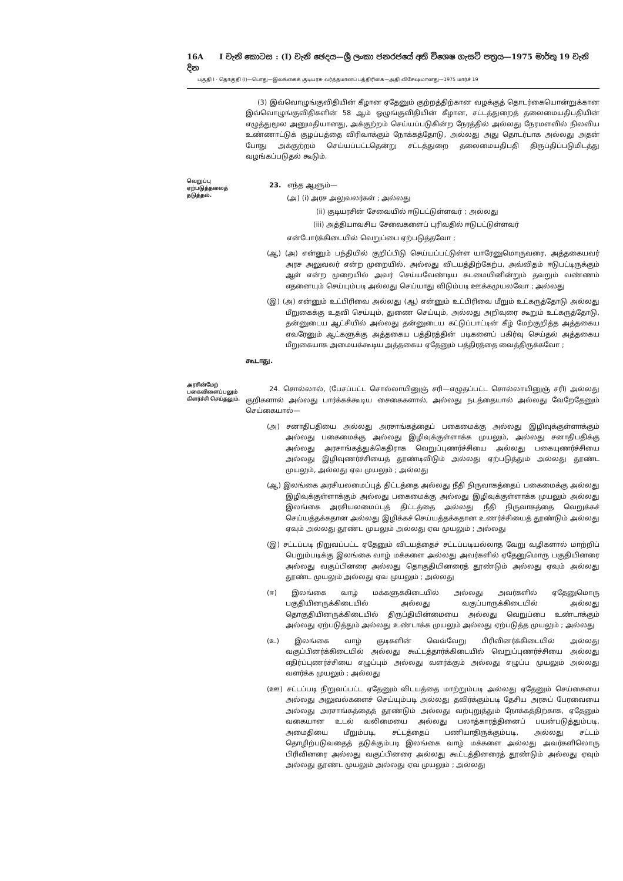16A I වැනි කොටස : (I) වැනි ඡෙදය—ශ්‍රී ලංකා ජනරජයේ අති විශෙෂ ගැසට් පත්‍රය—1975 මාර්තු 19 වැනි දින
பகுதி I · தொகுதி (I)—பொது—இலங்கைக் குடியரசு வர்த்தமானப் பத்திரிகை—அதி விசேஷமானது—1975 மார்ச் 19
(3) இவ்வொழுங்குவிதியின் கீழான ஏதேனும் குற்றத்திற்கான வழக்குத் தொடர்கையொன்றுக்கான இவ்வொழுங்குவிதிகளின் 58 ஆம் ஒழுங்குவிதியின் கீழான, சட்டத்துறைத் தலைமையதிபதியின் எழுத்துமூல அனுமதியானது, அக்குற்றம் செய்யப்படுகின்ற நேரத்தில் அல்லது நேரமளவில் நிலவிய உண்ணாட்டுக் குழப்பத்தை விரிவாக்கும் நோக்கத்தோடு, அல்லது அது தொடர்பாக அல்லது அதன் போது அக்குற்றம் செய்யப்பட்டதென்று சட்டத்துறை தலைமையதிபதி திருப்திப்படுமிடத்து வழங்கப்படுதல் கூடும்.
வெறுப்பு ஏற்படுத்தலைத் தடுத்தல்.
23. எந்த ஆளும்—
(அ) (i) அரச அலுவலர்கள் ; அல்லது
(ii) குடியரசின் சேவையில் ஈடுபட்டுள்ளவர் ; அல்லது
(iii) அத்தியாவசிய சேவைகளைப் புரிவதில் ஈடுபட்டுள்ளவர்
என்போர்க்கிடையில் வெறுப்பை ஏற்படுத்தவோ ;
(ஆ) (அ) என்னும் பந்தியில் குறிப்பிடு செய்யப்பட்டுள்ள யாரேனுமொருவரை, அத்தகையவர் அரச அலுவலர் என்ற முறையில், அல்லது விடயத்திற்கேற்ப, அவ்விதம் ஈடுபட்டிருக்கும் ஆள் என்ற முறையில் அவர் செய்யவேண்டிய கடமையினின்றும் தவறும் வண்ணம் எதனையும் செய்யும்படி அல்லது செய்யாது விடும்படி ஊக்கமுயலவோ ; அல்லது
(இ) (அ) என்னும் உட்பிரிவை அல்லது (ஆ) என்னும் உட்பிரிவை மீறும் உட்கருத்தோடு அல்லது மீறுகைக்கு உதவி செய்யும், துணை செய்யும், அல்லது அறிவுரை கூறும் உட்கருத்தோடு, தன்னுடைய ஆட்சியில் அல்லது தன்னுடைய கட்டுப்பாட்டின் கீழ் மேற்குறித்த அத்தகைய எவரேனும் ஆட்களுக்கு அத்தகைய பத்திரத்தின் படிகளைப் பகிர்வு செய்தல் அத்தகைய மீறுகையாக அமையக்கூடிய அத்தகைய ஏதேனும் பத்திரத்தை வைத்திருக்கவோ ;
கூடாது.
அரசின்மேற் பகைவிளைப்பலும் கிளர்ச்சி செய்தலும்.
24. சொல்லால், (பேசப்பட்ட சொல்லாயினுஞ் சரி—எழுதப்பட்ட சொல்லாயினுஞ் சரி) அல்லது குறிகளால் அல்லது பார்க்கக்கூடிய சைகைகளால், அல்லது நடத்தையால் அல்லது வேறேதேனும் செய்கையால்—
(அ) சனாதிபதியை அல்லது அரசாங்கத்தைப் பகைமைக்கு அல்லது இழிவுக்குள்ளாக்கும் அல்லது பகைமைக்கு அல்லது இழிவுக்குள்ளாக்க முயலும், அல்லது சனாதிபதிக்கு அல்லது அரசாங்கத்துக்கெதிராக வெறுப்புணர்ச்சியை அல்லது பகையுணர்ச்சியை அல்லது இழிவுணர்ச்சியைத் தூண்டிவிடும் அல்லது ஏற்படுத்தும் அல்லது தூண்ட முயலும், அல்லது ஏவ முயலும் ; அல்லது
(ஆ) இலங்கை அரசியலமைப்புத் திட்டத்தை அல்லது நீதி நிருவாகத்தைப் பகைமைக்கு அல்லது இழிவுக்குள்ளாக்கும் அல்லது பகைமைக்கு அல்லது இழிவுக்குள்ளாக்க முயலும் அல்லது இலங்கை அரசியலமைப்புத் திட்டத்தை அல்லது நீதி நிருவாகத்தை வெறுக்கச் செய்யத்தக்கதான அல்லது இழிக்கச் செய்யத்தக்கதான உணர்ச்சியைத் தூண்டும் அல்லது ஏவும் அல்லது தூண்ட முயலும் அல்லது ஏவ முயலும் ; அல்லது
(இ) சட்டப்படி நிறுவப்பட்ட ஏதேனும் விடயத்தைச் சட்டப்படியல்லாத வேறு வழிகளால் மாற்றிப் பெறும்படிக்கு இலங்கை வாழ் மக்களை அல்லது அவர்களில் ஏதேனுமொரு பகுதியினரை அல்லது வகுப்பினரை அல்லது தொகுதியினரைத் தூண்டும் அல்லது ஏவும் அல்லது தூண்ட முயலும் அல்லது ஏவ முயலும் ; அல்லது
(ஈ) இலங்கை வாழ் மக்களுக்கிடையில் அல்லது அவர்களில் ஏதேனுமொரு பகுதியினருக்கிடையில் அல்லது வகுப்பாருக்கிடையில் அல்லது தொகுதியினருக்கிடையில் திருப்தியின்மையை அல்லது வெறுப்பை உண்டாக்கும் அல்லது ஏற்படுத்தும் அல்லது உண்டாக்க முயலும் அல்லது ஏற்படுத்த முயலும் ; அல்லது
(உ) இலங்கை வாழ் குடிகளின் வெவ்வேறு பிரிவினர்க்கிடையில் அல்லது வகுப்பினர்க்கிடையில் அல்லது கூட்டத்தார்க்கிடையில் வெறுப்புணர்ச்சியை அல்லது எதிர்ப்புணர்ச்சியை எழுப்பும் அல்லது வளர்க்கும் அல்லது எழுப்ப முயலும் அல்லது வளர்க்க முயலும் ; அல்லது
(ஊ) சட்டப்படி நிறுவப்பட்ட ஏதேனும் விடயத்தை மாற்றும்படி அல்லது ஏதேனும் செய்கையை அல்லது அலுவல்களைச் செய்யும்படி அல்லது தவிர்க்கும்படி தேசிய அரசுப் பேரவையை அல்லது அரசாங்கத்தைத் தூண்டும் அல்லது வற்புறுத்தும் நோக்கத்திற்காக, ஏதேனும் வகையான உடல் வலிமையை அல்லது பலாத்காரத்தினைப் பயன்படுத்தும்படி, அமைதியை மீறும்படி, சட்டத்தைப் பணியாதிருக்கும்படி, அல்லது சட்டம் தொழிற்படுவதைத் தடுக்கும்படி இலங்கை வாழ் மக்களை அல்லது அவர்களிலொரு பிரிவினரை அல்லது வகுப்பினரை அல்லது கூட்டத்தினரைத் தூண்டும் அல்லது ஏவும் அல்லது தூண்ட முயலும் அல்லது ஏவ முயலும் ; அல்லது